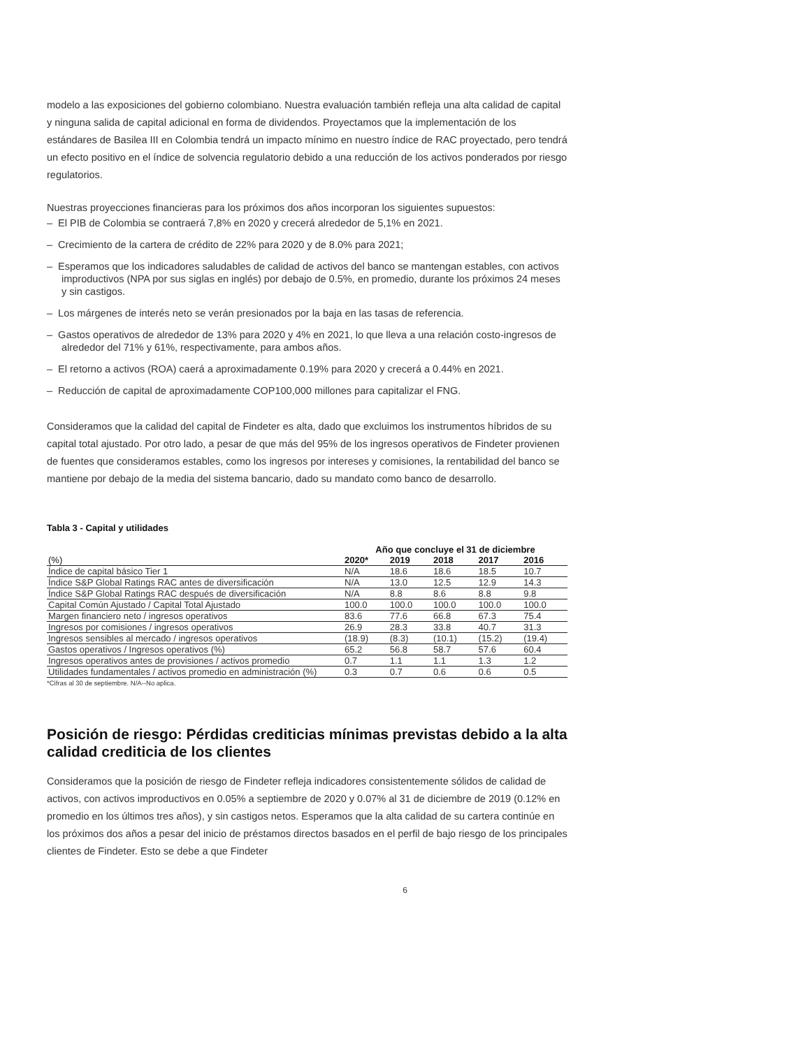modelo a las exposiciones del gobierno colombiano. Nuestra evaluación también refleja una alta calidad de capital y ninguna salida de capital adicional en forma de dividendos. Proyectamos que la implementación de los estándares de Basilea III en Colombia tendrá un impacto mínimo en nuestro índice de RAC proyectado, pero tendrá un efecto positivo en el índice de solvencia regulatorio debido a una reducción de los activos ponderados por riesgo regulatorios.
Nuestras proyecciones financieras para los próximos dos años incorporan los siguientes supuestos:
– El PIB de Colombia se contraerá 7,8% en 2020 y crecerá alrededor de 5,1% en 2021.
– Crecimiento de la cartera de crédito de 22% para 2020 y de 8.0% para 2021;
– Esperamos que los indicadores saludables de calidad de activos del banco se mantengan estables, con activos improductivos (NPA por sus siglas en inglés) por debajo de 0.5%, en promedio, durante los próximos 24 meses y sin castigos.
– Los márgenes de interés neto se verán presionados por la baja en las tasas de referencia.
– Gastos operativos de alrededor de 13% para 2020 y 4% en 2021, lo que lleva a una relación costo-ingresos de alrededor del 71% y 61%, respectivamente, para ambos años.
– El retorno a activos (ROA) caerá a aproximadamente 0.19% para 2020 y crecerá a 0.44% en 2021.
– Reducción de capital de aproximadamente COP100,000 millones para capitalizar el FNG.
Consideramos que la calidad del capital de Findeter es alta, dado que excluimos los instrumentos híbridos de su capital total ajustado. Por otro lado, a pesar de que más del 95% de los ingresos operativos de Findeter provienen de fuentes que consideramos estables, como los ingresos por intereses y comisiones, la rentabilidad del banco se mantiene por debajo de la media del sistema bancario, dado su mandato como banco de desarrollo.
Tabla 3 - Capital y utilidades
| | Año que concluye el 31 de diciembre | | | | |
| --- | --- | --- | --- | --- | --- |
| (%) | 2020* | 2019 | 2018 | 2017 | 2016 |
| Índice de capital básico Tier 1 | N/A | 18.6 | 18.6 | 18.5 | 10.7 |
| Índice S&P Global Ratings RAC antes de diversificación | N/A | 13.0 | 12.5 | 12.9 | 14.3 |
| Índice S&P Global Ratings RAC después de diversificación | N/A | 8.8 | 8.6 | 8.8 | 9.8 |
| Capital Común Ajustado / Capital Total Ajustado | 100.0 | 100.0 | 100.0 | 100.0 | 100.0 |
| Margen financiero neto / ingresos operativos | 83.6 | 77.6 | 66.8 | 67.3 | 75.4 |
| Ingresos por comisiones / ingresos operativos | 26.9 | 28.3 | 33.8 | 40.7 | 31.3 |
| Ingresos sensibles al mercado / ingresos operativos | (18.9) | (8.3) | (10.1) | (15.2) | (19.4) |
| Gastos operativos / Ingresos operativos (%) | 65.2 | 56.8 | 58.7 | 57.6 | 60.4 |
| Ingresos operativos antes de provisiones / activos promedio | 0.7 | 1.1 | 1.1 | 1.3 | 1.2 |
| Utilidades fundamentales / activos promedio en administración (%) | 0.3 | 0.7 | 0.6 | 0.6 | 0.5 |
*Cifras al 30 de septiembre. N/A--No aplica.
Posición de riesgo: Pérdidas crediticias mínimas previstas debido a la alta calidad crediticia de los clientes
Consideramos que la posición de riesgo de Findeter refleja indicadores consistentemente sólidos de calidad de activos, con activos improductivos en 0.05% a septiembre de 2020 y 0.07% al 31 de diciembre de 2019 (0.12% en promedio en los últimos tres años), y sin castigos netos. Esperamos que la alta calidad de su cartera continúe en los próximos dos años a pesar del inicio de préstamos directos basados en el perfil de bajo riesgo de los principales clientes de Findeter. Esto se debe a que Findeter
6